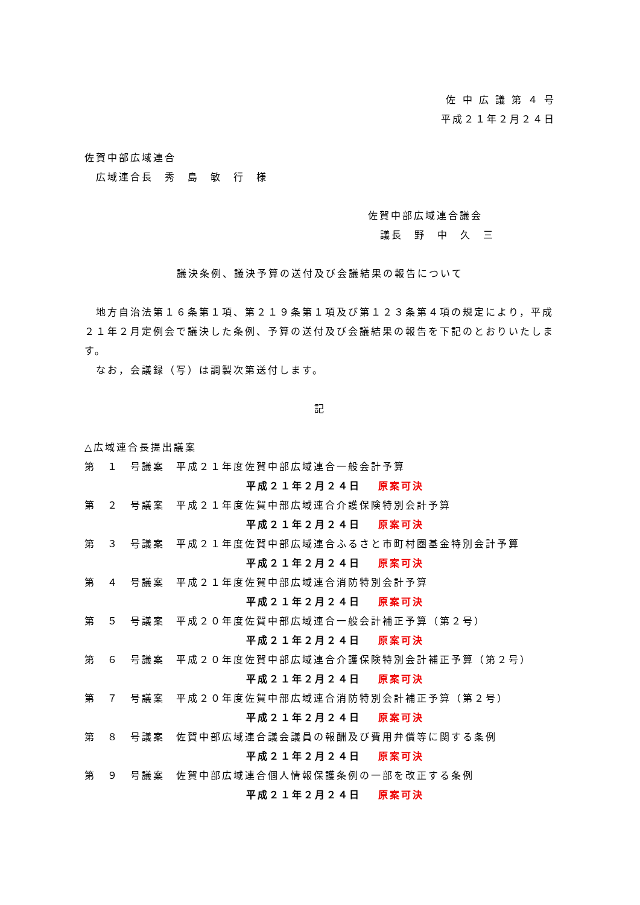佐 中 広 議 第 ４ 号
平成２１年２月２４日
佐賀中部広域連合
　広域連合長　秀　島　敏　行　様
佐賀中部広域連合議会
議長　野　中　久　三
議決条例、議決予算の送付及び会議結果の報告について
　地方自治法第１６条第１項、第２１９条第１項及び第１２３条第４項の規定により，平成２１年２月定例会で議決した条例、予算の送付及び会議結果の報告を下記のとおりいたします。
　なお，会議録（写）は調製次第送付します。
記
△広域連合長提出議案
第　１　号議案　平成２１年度佐賀中部広域連合一般会計予算
平成２１年２月２４日 原案可決
第　２　号議案　平成２１年度佐賀中部広域連合介護保険特別会計予算
平成２１年２月２４日 原案可決
第　３　号議案　平成２１年度佐賀中部広域連合ふるさと市町村圏基金特別会計予算
平成２１年２月２４日 原案可決
第　４　号議案　平成２１年度佐賀中部広域連合消防特別会計予算
平成２１年２月２４日 原案可決
第　５　号議案　平成２０年度佐賀中部広域連合一般会計補正予算（第２号）
平成２１年２月２４日 原案可決
第　６　号議案　平成２０年度佐賀中部広域連合介護保険特別会計補正予算（第２号）
平成２１年２月２４日 原案可決
第　７　号議案　平成２０年度佐賀中部広域連合消防特別会計補正予算（第２号）
平成２１年２月２４日 原案可決
第　８　号議案　佐賀中部広域連合議会議員の報酬及び費用弁償等に関する条例
平成２１年２月２４日 原案可決
第　９　号議案　佐賀中部広域連合個人情報保護条例の一部を改正する条例
平成２１年２月２４日 原案可決